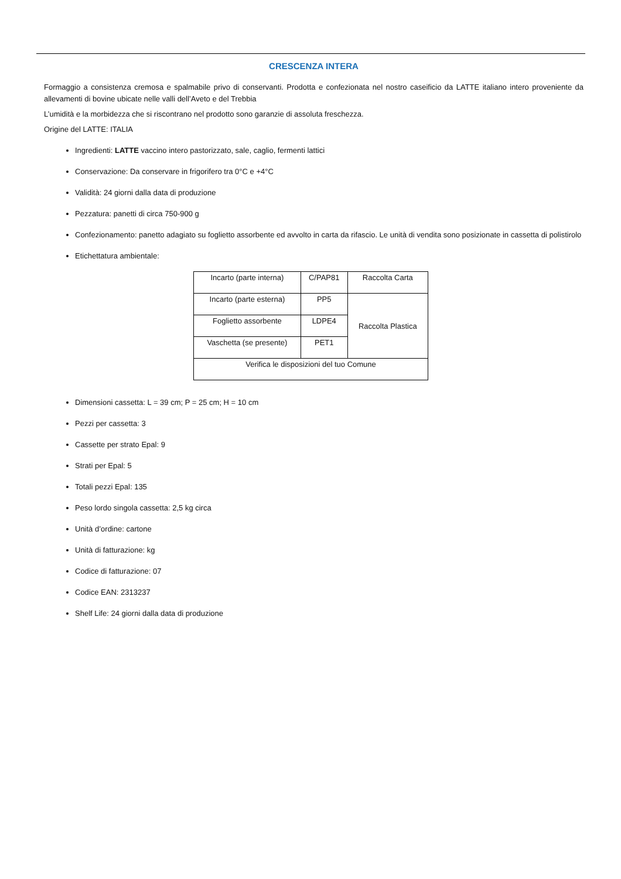CRESCENZA INTERA
Formaggio a consistenza cremosa e spalmabile privo di conservanti. Prodotta e confezionata nel nostro caseificio da LATTE italiano intero proveniente da allevamenti di bovine ubicate nelle valli dell’Aveto e del Trebbia
L’umidità e la morbidezza che si riscontrano nel prodotto sono garanzie di assoluta freschezza.
Origine del LATTE: ITALIA
Ingredienti: LATTE vaccino intero pastorizzato, sale, caglio, fermenti lattici
Conservazione: Da conservare in frigorifero tra 0°C e +4°C
Validità: 24 giorni dalla data di produzione
Pezzatura: panetti di circa 750-900 g
Confezionamento: panetto adagiato su foglietto assorbente ed avvolto in carta da rifascio. Le unità di vendita sono posizionate in cassetta di polistirolo
Etichettatura ambientale:
| Incarto (parte interna) | C/PAP81 | Raccolta Carta |
| Incarto (parte esterna) | PP5 | Raccolta Plastica |
| Foglietto assorbente | LDPE4 | |
| Vaschetta (se presente) | PET1 | |
| Verifica le disposizioni del tuo Comune | | |
Dimensioni cassetta: L = 39 cm; P = 25 cm; H = 10 cm
Pezzi per cassetta: 3
Cassette per strato Epal: 9
Strati per Epal: 5
Totali pezzi Epal: 135
Peso lordo singola cassetta: 2,5 kg circa
Unità d’ordine: cartone
Unità di fatturazione: kg
Codice di fatturazione: 07
Codice EAN: 2313237
Shelf Life: 24 giorni dalla data di produzione